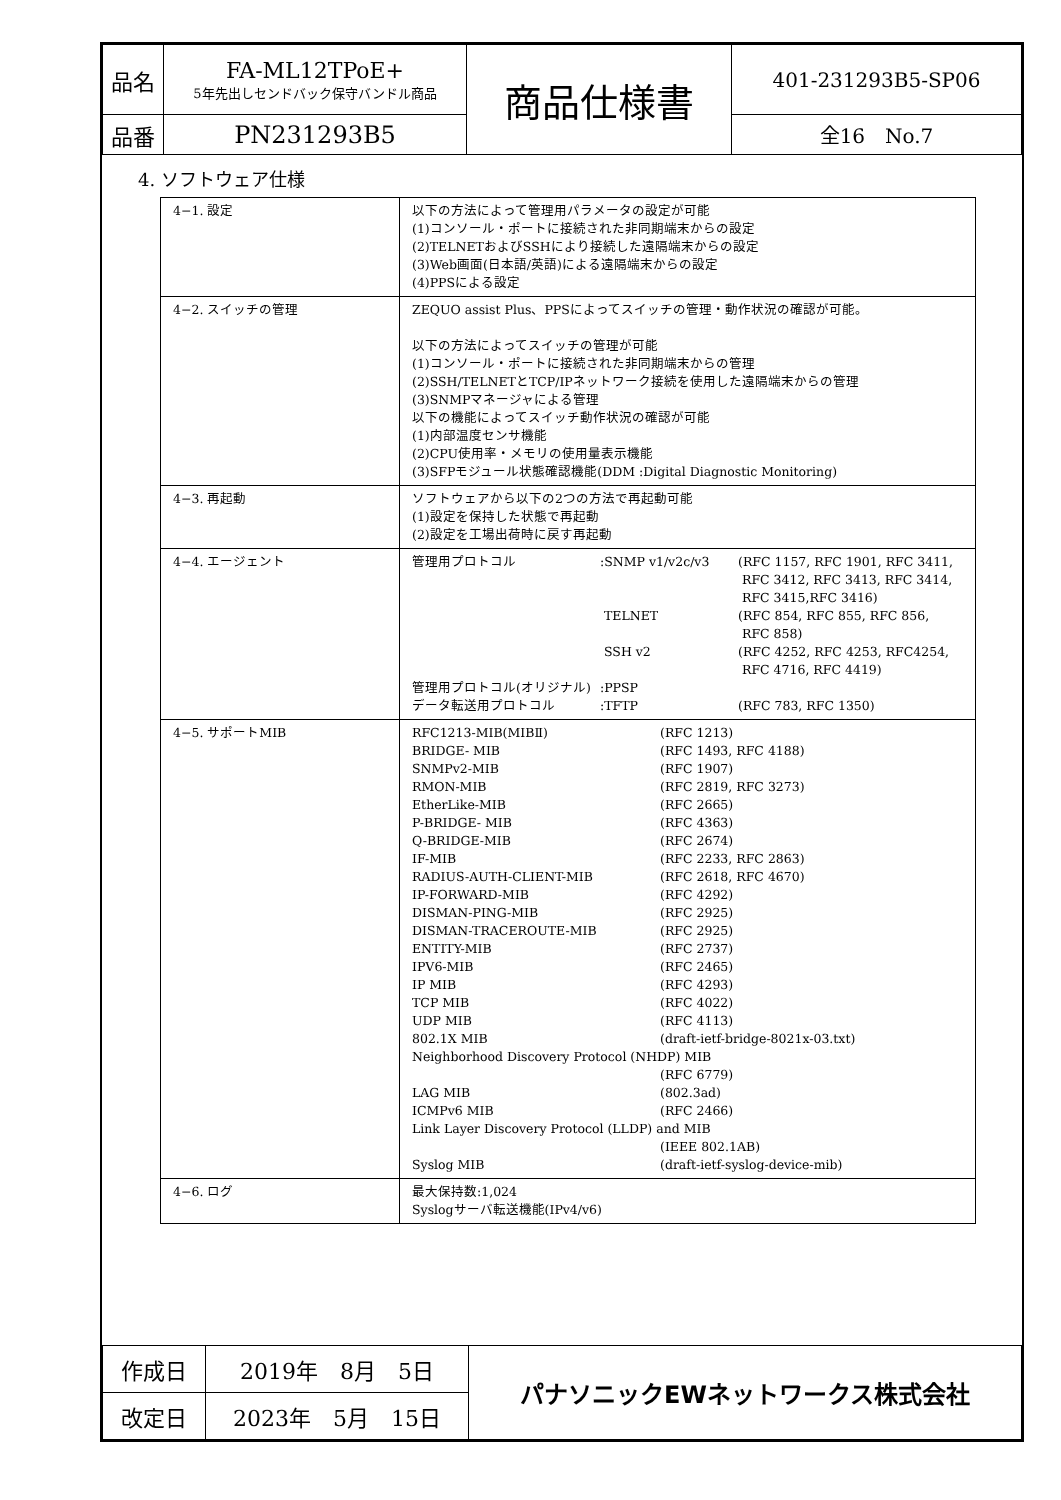| 品名 | FA-ML12TPoE+ 5年先出しセンドバック保守バンドル商品 | 商品仕様書 | 401-231293B5-SP06 |
| 品番 | PN231293B5 | | 全16 No.7 |
4. ソフトウェア仕様
| 4−1. 設定 | 以下の方法によって管理用パラメータの設定が可能 (1)コンソール・ポートに接続された非同期端末からの設定 (2)TELNETおよびSSHにより接続した遠隔端末からの設定 (3)Web画面(日本語/英語)による遠隔端末からの設定 (4)PPSによる設定 |
| 4−2. スイッチの管理 | ZEQUO assist Plus、PPSによってスイッチの管理・動作状況の確認が可能。 以下の方法によってスイッチの管理が可能 (1)コンソール・ポートに接続された非同期端末からの管理 (2)SSH/TELNETとTCP/IPネットワーク接続を使用した遠隔端末からの管理 (3)SNMPマネージャによる管理 以下の機能によってスイッチ動作状況の確認が可能 (1)内部温度センサ機能 (2)CPU使用率・メモリの使用量表示機能 (3)SFPモジュール状態確認機能(DDM :Digital Diagnostic Monitoring) |
| 4−3. 再起動 | ソフトウェアから以下の2つの方法で再起動可能 (1)設定を保持した状態で再起動 (2)設定を工場出荷時に戻す再起動 |
| 4−4. エージェント | / 管理用プロトコル / :SNMP v1/v2c/v3 / (RFC 1157, RFC 1901, RFC 3411, RFC 3412, RFC 3413, RFC 3414, RFC 3415,RFC 3416) / / / TELNET / (RFC 854, RFC 855, RFC 856, RFC 858) / / / SSH v2 / (RFC 4252, RFC 4253, RFC4254, RFC 4716, RFC 4419) / / 管理用プロトコル(オリジナル) / :PPSP / / / データ転送用プロトコル / :TFTP / (RFC 783, RFC 1350) / |
| 4−5. サポートMIB | / RFC1213-MIB(MIBⅡ) / (RFC 1213) / / BRIDGE- MIB / (RFC 1493, RFC 4188) / / SNMPv2-MIB / (RFC 1907) / / RMON-MIB / (RFC 2819, RFC 3273) / / EtherLike-MIB / (RFC 2665) / / P-BRIDGE- MIB / (RFC 4363) / / Q-BRIDGE-MIB / (RFC 2674) / / IF-MIB / (RFC 2233, RFC 2863) / / RADIUS-AUTH-CLIENT-MIB / (RFC 2618, RFC 4670) / / IP-FORWARD-MIB / (RFC 4292) / / DISMAN-PING-MIB / (RFC 2925) / / DISMAN-TRACEROUTE-MIB / (RFC 2925) / / ENTITY-MIB / (RFC 2737) / / IPV6-MIB / (RFC 2465) / / IP MIB / (RFC 4293) / / TCP MIB / (RFC 4022) / / UDP MIB / (RFC 4113) / / 802.1X MIB / (draft-ietf-bridge-8021x-03.txt) / / Neighborhood Discovery Protocol (NHDP) MIB / / / / (RFC 6779) / / LAG MIB / (802.3ad) / / ICMPv6 MIB / (RFC 2466) / / Link Layer Discovery Protocol (LLDP) and MIB / / / / (IEEE 802.1AB) / / Syslog MIB / (draft-ietf-syslog-device-mib) / |
| 4−6. ログ | 最大保持数:1,024 Syslogサーバ転送機能(IPv4/v6) |
| 作成日 | 2019年 8月 5日 | パナソニックEWネットワークス株式会社 |
| 改定日 | 2023年 5月 15日 | |